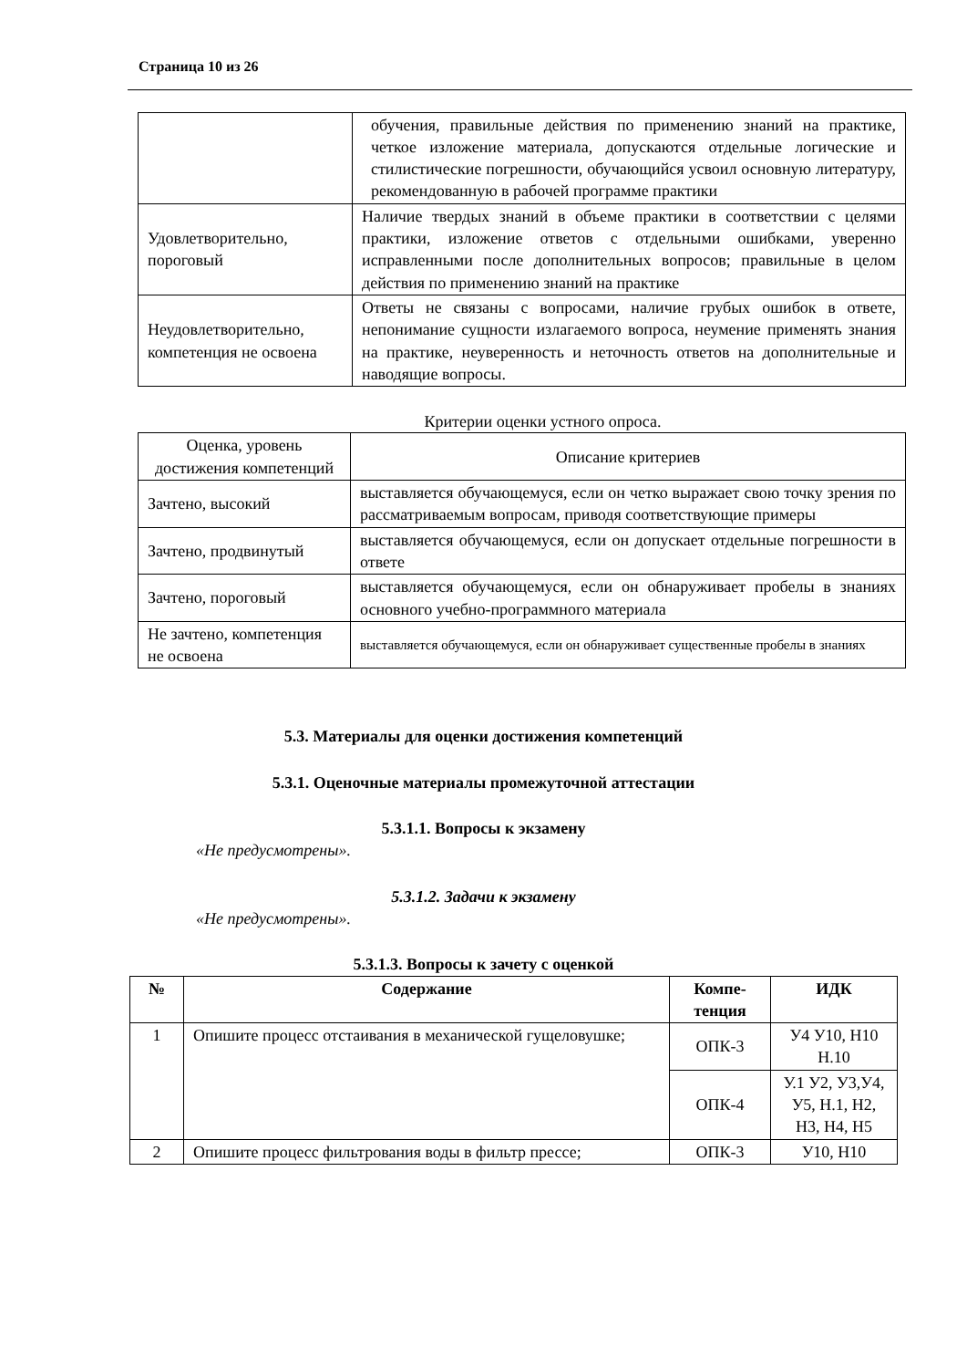Страница 10 из 26
| | обучения, правильные действия по применению знаний на практике, четкое изложение материала, допускаются отдельные логические и стилистические погрешности, обучающийся усвоил основную литературу, рекомендованную в рабочей программе практики |
| Удовлетворительно, пороговый | Наличие твердых знаний в объеме практики в соответствии с целями практики, изложение ответов с отдельными ошибками, уверенно исправленными после дополнительных вопросов; правильные в целом действия по применению знаний на практике |
| Неудовлетворительно, компетенция не освоена | Ответы не связаны с вопросами, наличие грубых ошибок в ответе, непонимание сущности излагаемого вопроса, неумение применять знания на практике, неуверенность и неточность ответов на дополнительные и наводящие вопросы. |
Критерии оценки устного опроса.
| Оценка, уровень достижения компетенций | Описание критериев |
| Зачтено, высокий | выставляется обучающемуся, если он четко выражает свою точку зрения по рассматриваемым вопросам, приводя соответствующие примеры |
| Зачтено, продвинутый | выставляется обучающемуся, если он допускает отдельные погрешности в ответе |
| Зачтено, пороговый | выставляется обучающемуся, если он обнаруживает пробелы в знаниях основного учебно-программного материала |
| Не зачтено, компетенция не освоена | выставляется обучающемуся, если он обнаруживает существенные пробелы в знаниях |
5.3. Материалы для оценки достижения компетенций
5.3.1. Оценочные материалы промежуточной аттестации
5.3.1.1. Вопросы к экзамену
«Не предусмотрены».
5.3.1.2. Задачи к экзамену
«Не предусмотрены».
5.3.1.3. Вопросы к зачету с оценкой
| № | Содержание | Компе- тенция | ИДК |
| --- | --- | --- | --- |
| 1 | Опишите процесс отстаивания в механической гущеловушке; | ОПК-3 | У4 У10, Н10 Н.10 |
| | | ОПК-4 | У.1 У2, У3,У4, У5, Н.1, Н2, Н3, Н4, Н5 |
| 2 | Опишите процесс фильтрования воды в фильтр прессе; | ОПК-3 | У10, Н10 |